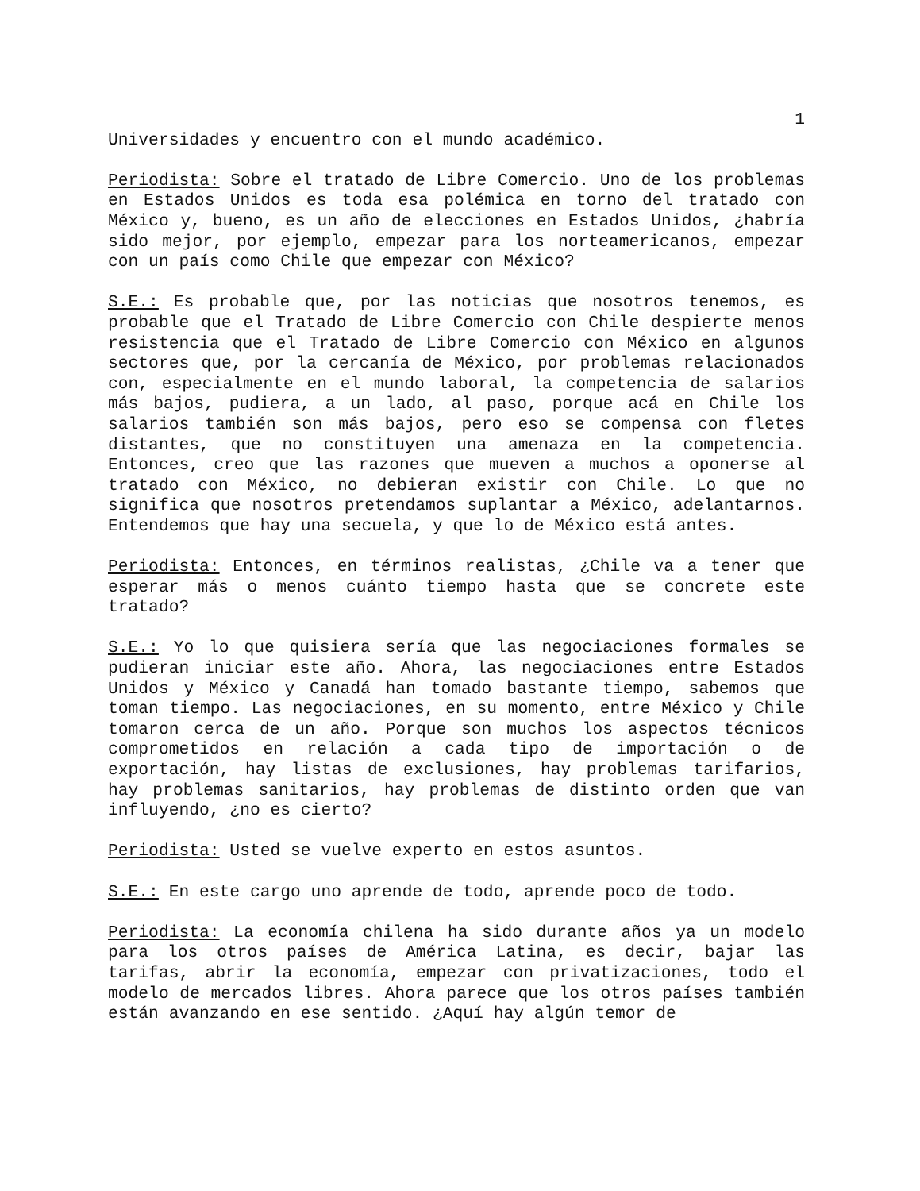1
Universidades y encuentro con el mundo académico.
Periodista: Sobre el tratado de Libre Comercio. Uno de los problemas en Estados Unidos es toda esa polémica en torno del tratado con México y, bueno, es un año de elecciones en Estados Unidos, ¿habría sido mejor, por ejemplo, empezar para los norteamericanos, empezar con un país como Chile que empezar con México?
S.E.: Es probable que, por las noticias que nosotros tenemos, es probable que el Tratado de Libre Comercio con Chile despierte menos resistencia que el Tratado de Libre Comercio con México en algunos sectores que, por la cercanía de México, por problemas relacionados con, especialmente en el mundo laboral, la competencia de salarios más bajos, pudiera, a un lado, al paso, porque acá en Chile los salarios también son más bajos, pero eso se compensa con fletes distantes, que no constituyen una amenaza en la competencia. Entonces, creo que las razones que mueven a muchos a oponerse al tratado con México, no debieran existir con Chile. Lo que no significa que nosotros pretendamos suplantar a México, adelantarnos. Entendemos que hay una secuela, y que lo de México está antes.
Periodista: Entonces, en términos realistas, ¿Chile va a tener que esperar más o menos cuánto tiempo hasta que se concrete este tratado?
S.E.: Yo lo que quisiera sería que las negociaciones formales se pudieran iniciar este año. Ahora, las negociaciones entre Estados Unidos y México y Canadá han tomado bastante tiempo, sabemos que toman tiempo. Las negociaciones, en su momento, entre México y Chile tomaron cerca de un año. Porque son muchos los aspectos técnicos comprometidos en relación a cada tipo de importación o de exportación, hay listas de exclusiones, hay problemas tarifarios, hay problemas sanitarios, hay problemas de distinto orden que van influyendo, ¿no es cierto?
Periodista: Usted se vuelve experto en estos asuntos.
S.E.: En este cargo uno aprende de todo, aprende poco de todo.
Periodista: La economía chilena ha sido durante años ya un modelo para los otros países de América Latina, es decir, bajar las tarifas, abrir la economía, empezar con privatizaciones, todo el modelo de mercados libres. Ahora parece que los otros países también están avanzando en ese sentido. ¿Aquí hay algún temor de